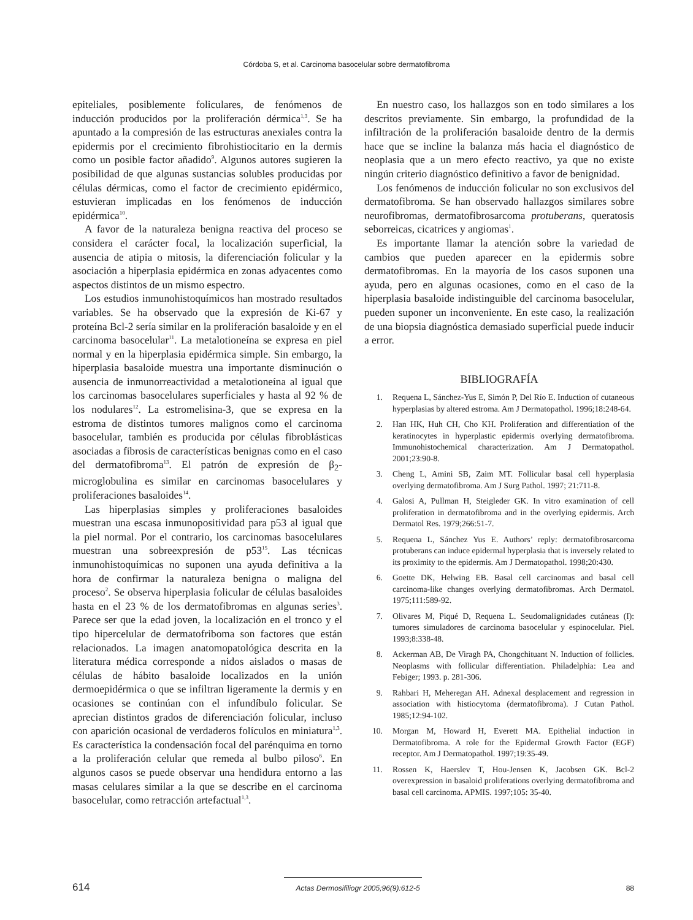Córdoba S, et al. Carcinoma basocelular sobre dermatofibroma
epiteliales, posiblemente foliculares, de fenómenos de inducción producidos por la proliferación dérmica<sup>1,3</sup>. Se ha apuntado a la compresión de las estructuras anexiales contra la epidermis por el crecimiento fibrohistiocitario en la dermis como un posible factor añadido<sup>9</sup>. Algunos autores sugieren la posibilidad de que algunas sustancias solubles producidas por células dérmicas, como el factor de crecimiento epidérmico, estuvieran implicadas en los fenómenos de inducción epidérmica<sup>10</sup>.
A favor de la naturaleza benigna reactiva del proceso se considera el carácter focal, la localización superficial, la ausencia de atipia o mitosis, la diferenciación folicular y la asociación a hiperplasia epidérmica en zonas adyacentes como aspectos distintos de un mismo espectro.
Los estudios inmunohistoquímicos han mostrado resultados variables. Se ha observado que la expresión de Ki-67 y proteína Bcl-2 sería similar en la proliferación basaloide y en el carcinoma basocelular<sup>11</sup>. La metalotioneína se expresa en piel normal y en la hiperplasia epidérmica simple. Sin embargo, la hiperplasia basaloide muestra una importante disminución o ausencia de inmunorreactividad a metalotioneína al igual que los carcinomas basocelulares superficiales y hasta al 92 % de los nodulares<sup>12</sup>. La estromelisina-3, que se expresa en la estroma de distintos tumores malignos como el carcinoma basocelular, también es producida por células fibroblásticas asociadas a fibrosis de características benignas como en el caso del dermatofibroma<sup>13</sup>. El patrón de expresión de β<sub>2</sub>-microglobulina es similar en carcinomas basocelulares y proliferaciones basaloides<sup>14</sup>.
Las hiperplasias simples y proliferaciones basaloides muestran una escasa inmunopositividad para p53 al igual que la piel normal. Por el contrario, los carcinomas basocelulares muestran una sobreexpresión de p53<sup>15</sup>. Las técnicas inmunohistoquímicas no suponen una ayuda definitiva a la hora de confirmar la naturaleza benigna o maligna del proceso<sup>2</sup>. Se observa hiperplasia folicular de células basaloides hasta en el 23 % de los dermatofibromas en algunas series<sup>3</sup>. Parece ser que la edad joven, la localización en el tronco y el tipo hipercelular de dermatofriboma son factores que están relacionados. La imagen anatomopatológica descrita en la literatura médica corresponde a nidos aislados o masas de células de hábito basaloide localizados en la unión dermoepidérmica o que se infiltran ligeramente la dermis y en ocasiones se continúan con el infundíbulo folicular. Se aprecian distintos grados de diferenciación folicular, incluso con aparición ocasional de verdaderos folículos en miniatura<sup>1,3</sup>. Es característica la condensación focal del parénquima en torno a la proliferación celular que remeda al bulbo piloso<sup>6</sup>. En algunos casos se puede observar una hendidura entorno a las masas celulares similar a la que se describe en el carcinoma basocelular, como retracción artefactual<sup>1,3</sup>.
En nuestro caso, los hallazgos son en todo similares a los descritos previamente. Sin embargo, la profundidad de la infiltración de la proliferación basaloide dentro de la dermis hace que se incline la balanza más hacia el diagnóstico de neoplasia que a un mero efecto reactivo, ya que no existe ningún criterio diagnóstico definitivo a favor de benignidad.
Los fenómenos de inducción folicular no son exclusivos del dermatofibroma. Se han observado hallazgos similares sobre neurofibromas, dermatofibrosarcoma protuberans, queratosis seborreicas, cicatrices y angiomas<sup>1</sup>.
Es importante llamar la atención sobre la variedad de cambios que pueden aparecer en la epidermis sobre dermatofibromas. En la mayoría de los casos suponen una ayuda, pero en algunas ocasiones, como en el caso de la hiperplasia basaloide indistinguible del carcinoma basocelular, pueden suponer un inconveniente. En este caso, la realización de una biopsia diagnóstica demasiado superficial puede inducir a error.
BIBLIOGRAFÍA
1. Requena L, Sánchez-Yus E, Simón P, Del Río E. Induction of cutaneous hyperplasias by altered estroma. Am J Dermatopathol. 1996;18:248-64.
2. Han HK, Huh CH, Cho KH. Proliferation and differentiation of the keratinocytes in hyperplastic epidermis overlying dermatofibroma. Immunohistochemical characterization. Am J Dermatopathol. 2001;23:90-8.
3. Cheng L, Amini SB, Zaim MT. Follicular basal cell hyperplasia overlying dermatofibroma. Am J Surg Pathol. 1997; 21:711-8.
4. Galosi A, Pullman H, Steigleder GK. In vitro examination of cell proliferation in dermatofibroma and in the overlying epidermis. Arch Dermatol Res. 1979;266:51-7.
5. Requena L, Sánchez Yus E. Authors’ reply: dermatofibrosarcoma protuberans can induce epidermal hyperplasia that is inversely related to its proximity to the epidermis. Am J Dermatopathol. 1998;20:430.
6. Goette DK, Helwing EB. Basal cell carcinomas and basal cell carcinoma-like changes overlying dermatofibromas. Arch Dermatol. 1975;111:589-92.
7. Olivares M, Piqué D, Requena L. Seudomalignidades cutáneas (I): tumores simuladores de carcinoma basocelular y espinocelular. Piel. 1993;8:338-48.
8. Ackerman AB, De Viragh PA, Chongchituant N. Induction of follicles. Neoplasms with follicular differentiation. Philadelphia: Lea and Febiger; 1993. p. 281-306.
9. Rahbari H, Meheregan AH. Adnexal desplacement and regression in association with histiocytoma (dermatofibroma). J Cutan Pathol. 1985;12:94-102.
10. Morgan M, Howard H, Everett MA. Epithelial induction in Dermatofibroma. A role for the Epidermal Growth Factor (EGF) receptor. Am J Dermatopathol. 1997;19:35-49.
11. Rossen K, Haerslev T, Hou-Jensen K, Jacobsen GK. Bcl-2 overexpression in basaloid proliferations overlying dermatofibroma and basal cell carcinoma. APMIS. 1997;105: 35-40.
614 Actas Dermosifiliogr 2005;96(9):612-5 88